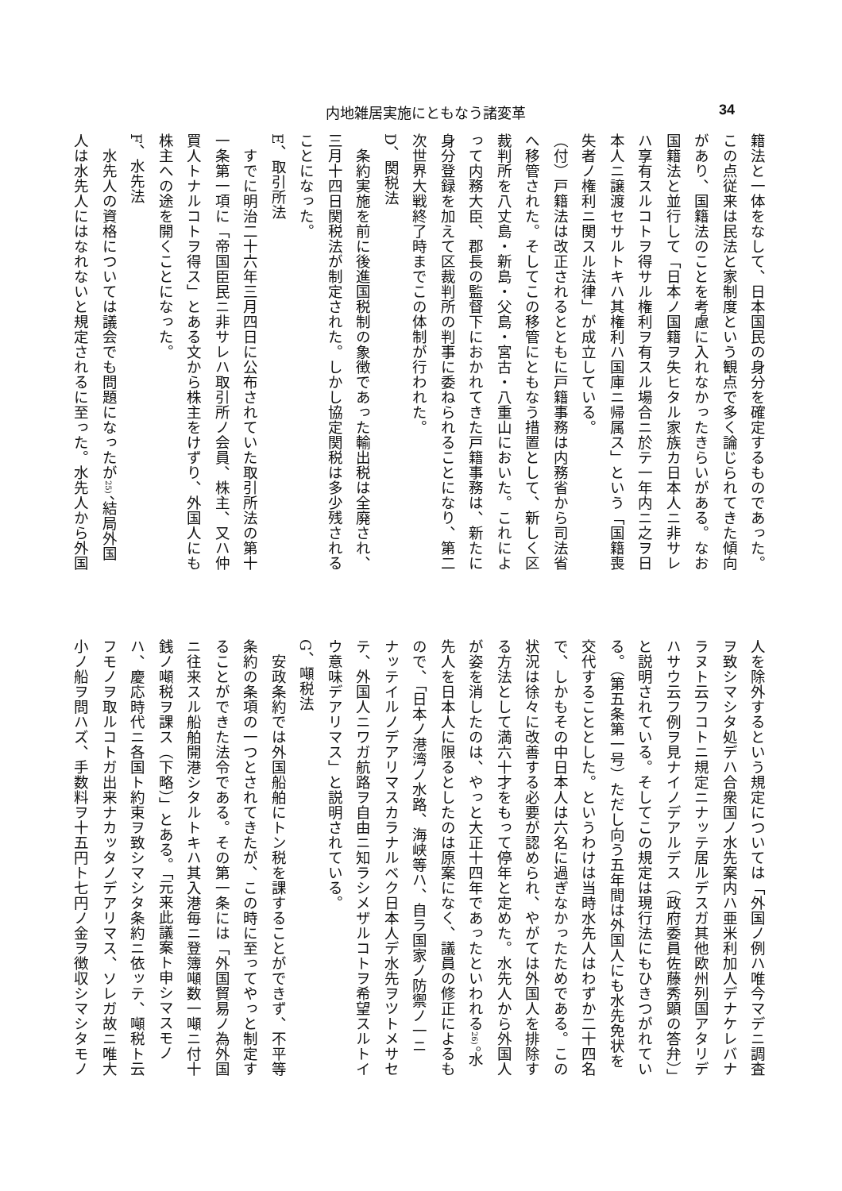内地雑居実施にともなう諸変革 34
籍法と一体をなして、日本国民の身分を確定するものであった。
この点従来は民法と家制度という観点で多く論じられてきた傾向
があり、国籍法のことを考慮に入れなかったきらいがある。なお
国籍法と並行して「日本ノ国籍ヲ失ヒタル家族カ日本人ニ非サレ
ハ享有スルコトヲ得サル権利ヲ有スル場合ニ於テ一年内ニ之ヲ日
本人ニ譲渡セサルトキハ其権利ハ国庫ニ帰属ス」という「国籍喪
失者ノ権利ニ関スル法律」が成立している。
（付）戸籍法は改正されるとともに戸籍事務は内務省から司法省
へ移管された。そしてこの移管にともなう措置として、新しく区
裁判所を八丈島・新島・父島・宮古・八重山においた。これによ
って内務大臣、郡長の監督下におかれてきた戸籍事務は、新たに
身分登録を加えて区裁判所の判事に委ねられることになり、第二
次世界大戦終了時までこの体制が行われた。
D、関税法
　条約実施を前に後進国税制の象徴であった輸出税は全廃され、
三月十四日関税法が制定された。しかし協定関税は多少残される
ことになった。
E、取引所法
　すでに明治二十六年三月四日に公布されていた取引所法の第十
一条第一項に「帝国臣民ニ非サレハ取引所ノ会員、株主、又ハ仲
買人トナルコトヲ得ス」とある文から株主をけずり、外国人にも
株主への途を開くことになった。
F、水先法
　水先人の資格については議会でも問題になったが25)、結局外国
人は水先人にはなれないと規定されるに至った。水先人から外国
人を除外するという規定については「外国ノ例ハ唯今マデニ調査
ヲ致シマシタ処デハ合衆国ノ水先案内ハ亜米利加人デナケレバナ
ラヌト云フコトニ規定ニナッテ居ルデスガ其他欧州列国アタリデ
ハサウ云フ例ヲ見ナイノデアルデス（政府委員佐藤秀顕の答弁）」
と説明されている。そしてこの規定は現行法にもひきつがれてい
る。（第五条第一号）ただし向う五年間は外国人にも水先免状を
交代することとした。というわけは当時水先人はわずか二十四名
で、しかもその中日本人は六名に過ぎなかったためである。この
状況は徐々に改善する必要が認められ、やがては外国人を排除す
る方法として満六十才をもって停年と定めた。水先人から外国人
が姿を消したのは、やっと大正十四年であったといわれる26)。水
先人を日本人に限るとしたのは原案になく、議員の修正によるも
ので、「日本ノ港湾ノ水路、海峡等ハ、自ラ国家ノ防禦ノ一ニ
ナッテイルノデアリマスカラナルベク日本人デ水先ヲツトメサセ
テ、外国人ニワガ航路ヲ自由ニ知ラシメザルコトヲ希望スルトイ
ウ意味デアリマス」と説明されている。
G、噸税法
　安政条約では外国船舶にトン税を課することができず、不平等
条約の条項の一つとされてきたが、この時に至ってやっと制定す
ることができた法令である。その第一条には「外国貿易ノ為外国
ニ往来スル船舶開港シタルトキハ其入港毎ニ登簿噸数一噸ニ付十
銭ノ噸税ヲ課ス（下略）」とある。「元来此議案ト申シマスモノ
ハ、慶応時代ニ各国ト約束ヲ致シマシタ条約ニ依ッテ、噸税ト云
フモノヲ取ルコトガ出来ナカッタノデアリマス、ソレガ故ニ唯大
小ノ船ヲ問ハズ、手数料ヲ十五円ト七円ノ金ヲ徴収シマシタモノ